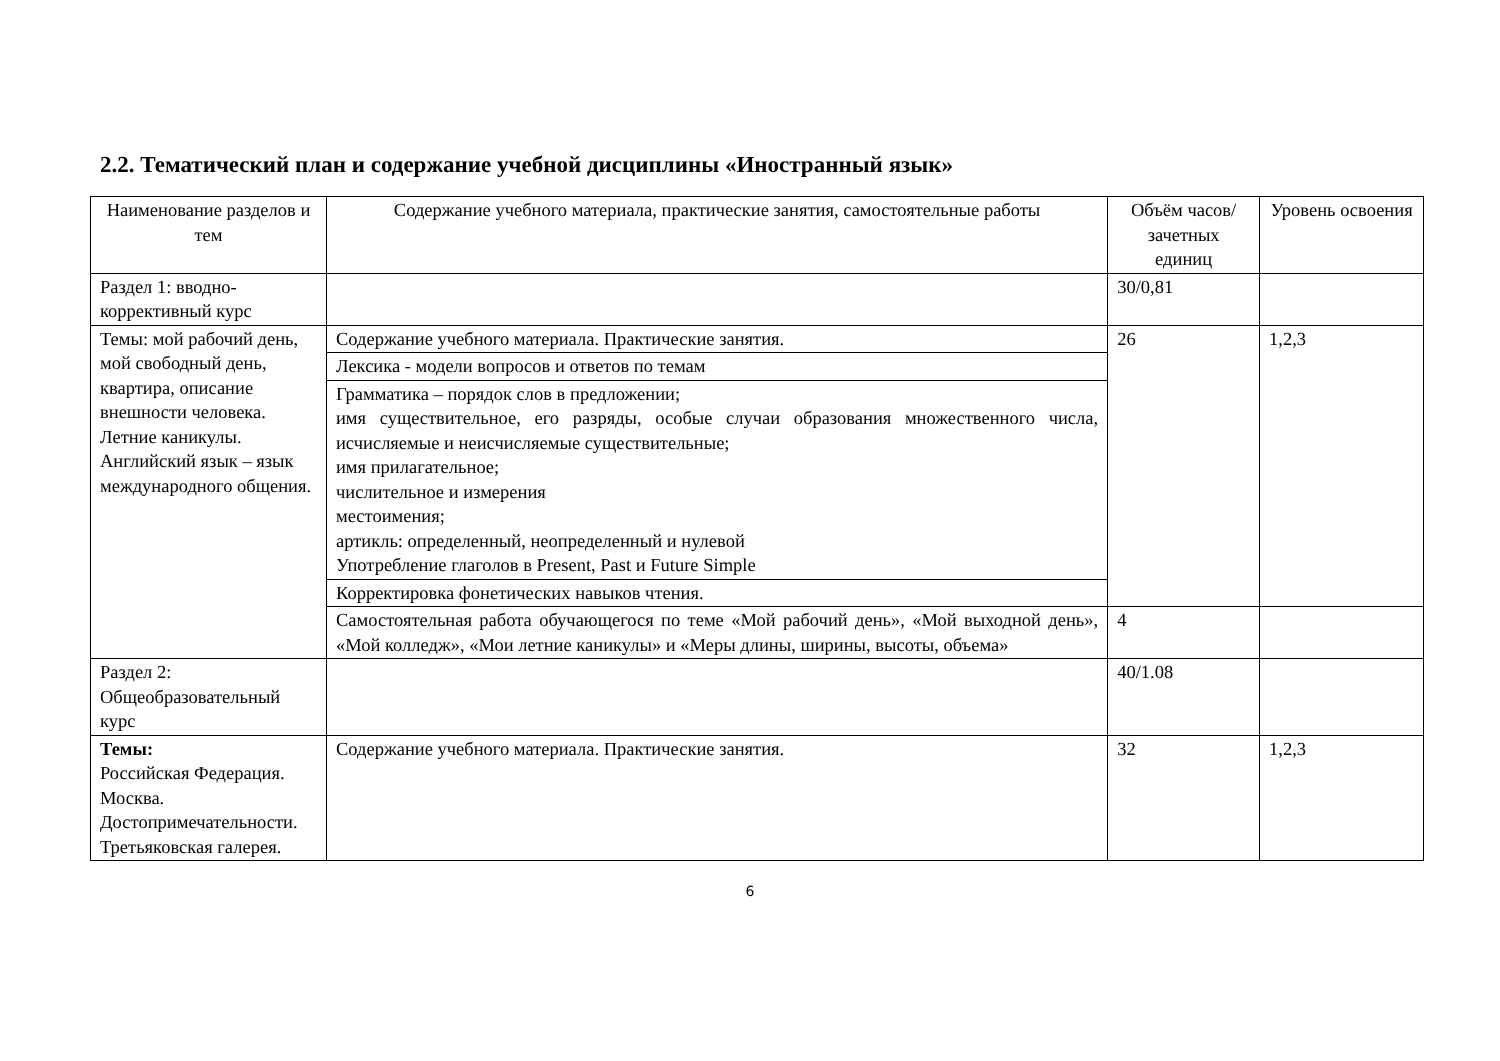2.2. Тематический план и содержание учебной дисциплины «Иностранный язык»
| Наименование разделов и тем | Содержание учебного материала, практические занятия, самостоятельные работы | Объём часов/зачетных единиц | Уровень освоения |
| Раздел 1: вводно-коррективный курс | | 30/0,81 | |
| Темы: мой рабочий день, мой свободный день, квартира, описание внешности человека. Летние каникулы. Английский язык – язык международного общения. | Содержание учебного материала. Практические занятия. | 26 | 1,2,3 |
| | Лексика - модели вопросов и ответов по темам | | |
| | Грамматика – порядок слов в предложении; имя существительное, его разряды, особые случаи образования множественного числа, исчисляемые и неисчисляемые существительные; имя прилагательное; числительное и измерения местоимения; артикль: определенный, неопределенный и нулевой Употребление глаголов в Present, Past и Future Simple | | |
| | Корректировка фонетических навыков чтения. | | |
| | Самостоятельная работа обучающегося по теме «Мой рабочий день», «Мой выходной день», «Мой колледж», «Мои летние каникулы» и «Меры длины, ширины, высоты, объема» | 4 | |
| Раздел 2: Общеобразовательный курс | | 40/1.08 | |
| Темы: Российская Федерация. Москва. Достопримечательности. Третьяковская галерея. | Содержание учебного материала. Практические занятия. | 32 | 1,2,3 |
6